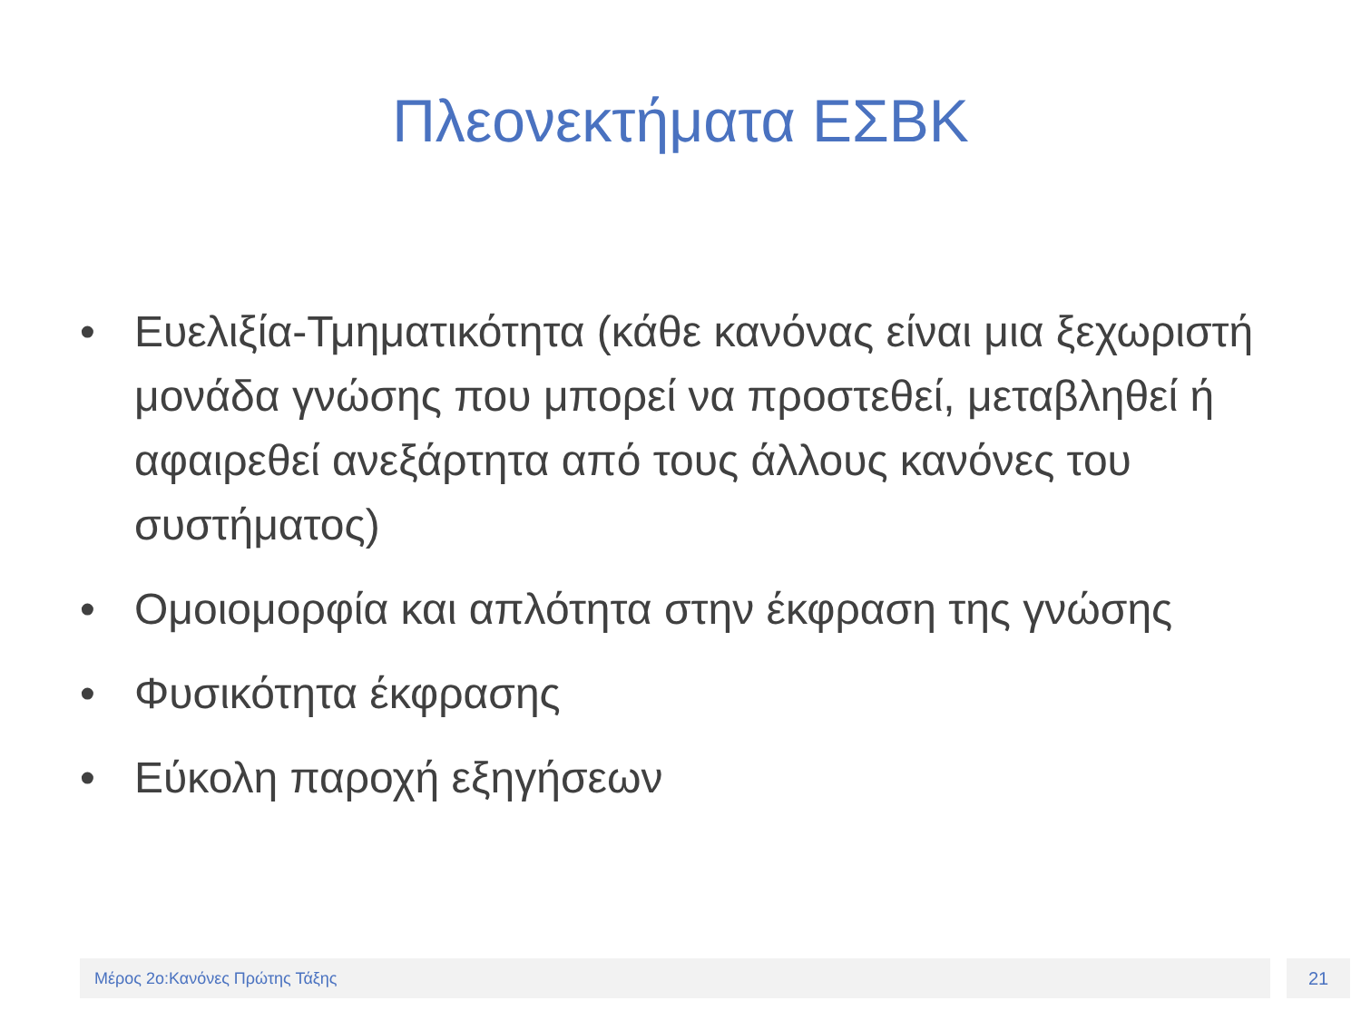Πλεονεκτήματα ΕΣΒΚ
• Ευελιξία-Τμηματικότητα (κάθε κανόνας είναι μια ξεχωριστή μονάδα γνώσης που μπορεί να προστεθεί, μεταβληθεί ή αφαιρεθεί ανεξάρτητα από τους άλλους κανόνες του συστήματος)
• Ομοιομορφία και απλότητα στην έκφραση της γνώσης
• Φυσικότητα έκφρασης
• Εύκολη παροχή εξηγήσεων
Μέρος 2ο:Κανόνες Πρώτης Τάξης 21